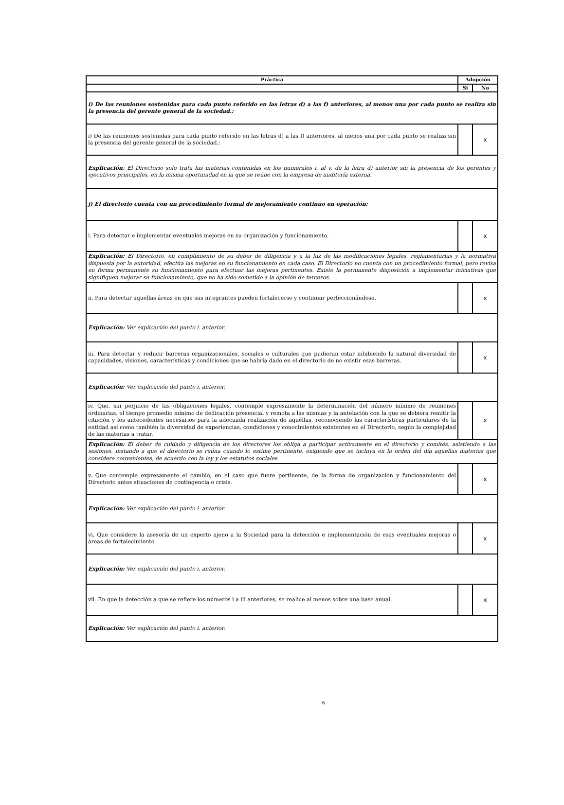| Práctica | Adopción | |
| --- | --- | --- |
| | Si | No |
| i) De las reuniones sostenidas para cada punto referido en las letras d) a las f) anteriores, al menos una por cada punto se realiza sin la presencia del gerente general de la sociedad.: | | |
| i) De las reuniones sostenidas para cada punto referido en las letras d) a las f) anteriores, al menos una por cada punto se realiza sin la presencia del gerente general de la sociedad.: | | x |
| Explicación : El Directorio solo trata las materias contenidas en los numerales i. al v. de la letra d) anterior sin la presencia de los gerentes y ejecutivos principales, en la misma oportunidad en la que se reúne con la empresa de auditoría externa. | | |
| j) El directorio cuenta con un procedimiento formal de mejoramiento continuo en operación: | | |
| i. Para detectar e implementar eventuales mejoras en su organización y funcionamiento. | | x |
| Explicación: El Directorio, en cumplimiento de su deber de diligencia y a la luz de las modificaciones legales, reglamentarias y la normativa dispuesta por la autoridad, efectúa las mejoras en su funcionamiento en cada caso. El Directorio no cuenta con un procedimiento formal, pero revisa en forma permanente su funcionamiento para efectuar las mejoras pertinentes. Existe la permanente disposición a implementar iniciativas que signifiquen mejorar su funcionamiento, que no ha sido sometido a la opinión de terceros. | | |
| ii. Para detectar aquellas áreas en que sus integrantes pueden fortalecerse y continuar perfeccionándose. | | x |
| Explicación: Ver explicación del punto i. anterior. | | |
| iii. Para detectar y reducir barreras organizacionales, sociales o culturales que pudieran estar inhibiendo la natural diversidad de capacidades, visiones, características y condiciones que se habría dado en el directorio de no existir esas barreras. | | x |
| Explicación: Ver explicación del punto i. anterior. | | |
| iv. Que, sin perjuicio de las obligaciones legales, contemple expresamente la determinación del número mínimo de reuniones ordinarias, el tiempo promedio mínimo de dedicación presencial y remota a las mismas y la antelación con la que se debiera remitir la citación y los antecedentes necesarios para la adecuada realización de aquéllas, reconociendo las características particulares de la entidad así como también la diversidad de experiencias, condiciones y conocimientos existentes en el Directorio, según la complejidad de las materias a tratar. | | x |
| Explicación: El deber de cuidado y diligencia de los directores los obliga a participar activamente en el directorio y comités, asistiendo a las sesiones, instando a que el directorio se reúna cuando lo estime pertinente, exigiendo que se incluya en la orden del día aquellas materias que considere convenientes, de acuerdo con la ley y los estatutos sociales. | | |
| v. Que contemple expresamente el cambio, en el caso que fuere pertinente, de la forma de organización y funcionamiento del Directorio antes situaciones de contingencia o crisis. | | x |
| Explicación: Ver explicación del punto i. anterior. | | |
| vi. Que considere la asesoría de un experto ajeno a la Sociedad para la detección e implementación de esas eventuales mejoras o áreas de fortalecimiento. | | x |
| Explicación: Ver explicación del punto i. anterior. | | |
| vii. En que la detección a que se refiere los números i a iii anteriores, se realice al menos sobre una base anual. | | x |
| Explicación: Ver explicación del punto i. anterior. | | |
6